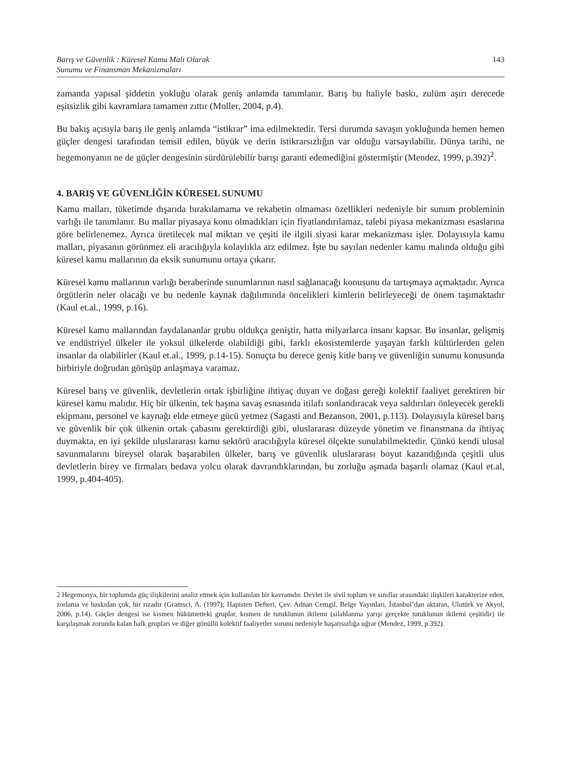Barış ve Güvenlik : Küresel Kamu Malı Olarak
Sunumu ve Finansman Mekanizmaları
143
zamanda yapısal şiddetin yokluğu olarak geniş anlamda tanımlanır. Barış bu haliyle baskı, zulüm aşırı derecede eşitsizlik gibi kavramlara tamamen zıttır (Moller, 2004, p.4).
Bu bakış açısıyla barış ile geniş anlamda “istikrar” ima edilmektedir. Tersi durumda savaşın yokluğunda hemen hemen güçler dengesi tarafından temsil edilen, büyük ve derin istikrarsızlığın var olduğu varsayılabilir. Dünya tarihi, ne hegemonyanın ne de güçler dengesinin sürdürülebilir barışı garanti edemediğini göstermiştir (Mendez, 1999, p.392)<sup>2</sup>.
4. BARIŞ VE GÜVENLİĞİN KÜRESEL SUNUMU
Kamu malları, tüketimde dışarıda bırakılamama ve rekabetin olmaması özellikleri nedeniyle bir sunum probleminin varlığı ile tanımlanır. Bu mallar piyasaya konu olmadıkları için fiyatlandırılamaz, talebi piyasa mekanizması esaslarına göre belirlenemez. Ayrıca üretilecek mal miktarı ve çeşiti ile ilgili siyasi karar mekanizması işler. Dolayısıyla kamu malları, piyasanın görünmez eli aracılığıyla kolaylıkla arz edilmez. İşte bu sayılan nedenler kamu malında olduğu gibi küresel kamu mallarının da eksik sunumunu ortaya çıkarır.
Küresel kamu mallarının varlığı beraberinde sunumlarının nasıl sağlanacağı konusunu da tartışmaya açmaktadır. Ayrıca örgütlerin neler olacağı ve bu nedenle kaynak dağılımında öncelikleri kimlerin belirleyeceği de önem taşımaktadır (Kaul et.al., 1999, p.16).
Küresel kamu mallarından faydalananlar grubu oldukça geniştir, hatta milyarlarca insanı kapsar. Bu insanlar, gelişmiş ve endüstriyel ülkeler ile yoksul ülkelerde olabildiği gibi, farklı ekosistemlerde yaşayan farklı kültürlerden gelen insanlar da olabilirler (Kaul et.al., 1999, p.14-15). Sonuçta bu derece geniş kitle barış ve güvenliğin sunumu konusunda birbiriyle doğrudan görüşüp anlaşmaya varamaz.
Küresel barış ve güvenlik, devletlerin ortak işbirliğine ihtiyaç duyan ve doğası gereği kolektif faaliyet gerektiren bir küresel kamu malıdır. Hiç bir ülkenin, tek başına savaş esnasında itilafı sonlandıracak veya saldırıları önleyecek gerekli ekipmanı, personel ve kaynağı elde etmeye gücü yetmez (Sagasti and Bezanson, 2001, p.113). Dolayısıyla küresel barış ve güvenlik bir çok ülkenin ortak çabasını gerektirdiği gibi, uluslararası düzeyde yönetim ve finansmana da ihtiyaç duymakta, en iyi şekilde uluslararası kamu sektörü aracılığıyla küresel ölçekte sunulabilmektedir. Çünkü kendi ulusal savunmalarını bireysel olarak başarabilen ülkeler, barış ve güvenlik uluslararası boyut kazandığında çeşitli ulus devletlerin birey ve firmaları bedava yolcu olarak davrandıklarından, bu zorluğu aşmada başarılı olamaz (Kaul et.al, 1999, p.404-405).
2 Hegemonya, bir toplumda güç ilişkilerini analiz etmek için kullanılan bir kavramdır. Devlet ile sivil toplum ve sınıflar arasındaki ilişkileri karakterize eden, zorlama ve baskıdan çok, bir rızadır (Gramsci, A. (1997); Hapisten Defteri, Çev. Adnan Cemgil, Belge Yayınları, İstanbul’dan aktaran, Ulutürk ve Akyol, 2006, p.14). Güçler dengesi ise kısmen hükümetteki gruplar, kısmen de tutuklunun ikilemi (silahlanma yarışı gerçekte tutuklunun ikilemi çeşitidir) ile karşılaşmak zorunda kalan halk grupları ve diğer gönüllü kolektif faaliyetler sorunu nedeniyle başarısızlığa uğrar (Mendez, 1999, p.392).